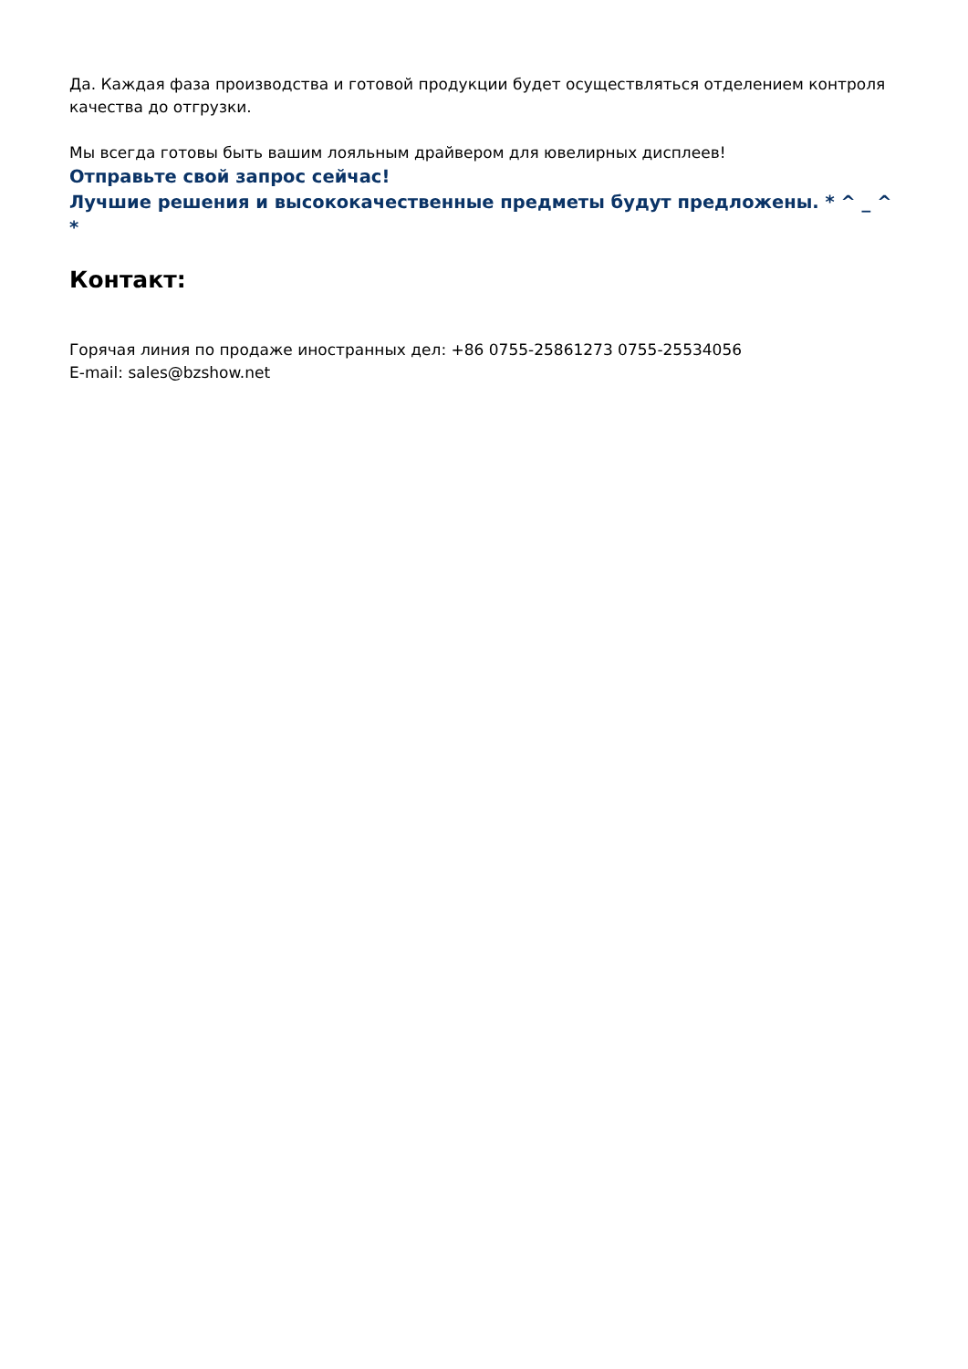Да. Каждая фаза производства и готовой продукции будет осуществляться отделением контроля качества до отгрузки.
Мы всегда готовы быть вашим лояльным драйвером для ювелирных дисплеев!
Отправьте свой запрос сейчас!
Лучшие решения и высококачественные предметы будут предложены. * ^ _ ^ *
Контакт:
Горячая линия по продаже иностранных дел: +86 0755-25861273 0755-25534056
E-mail: sales@bzshow.net